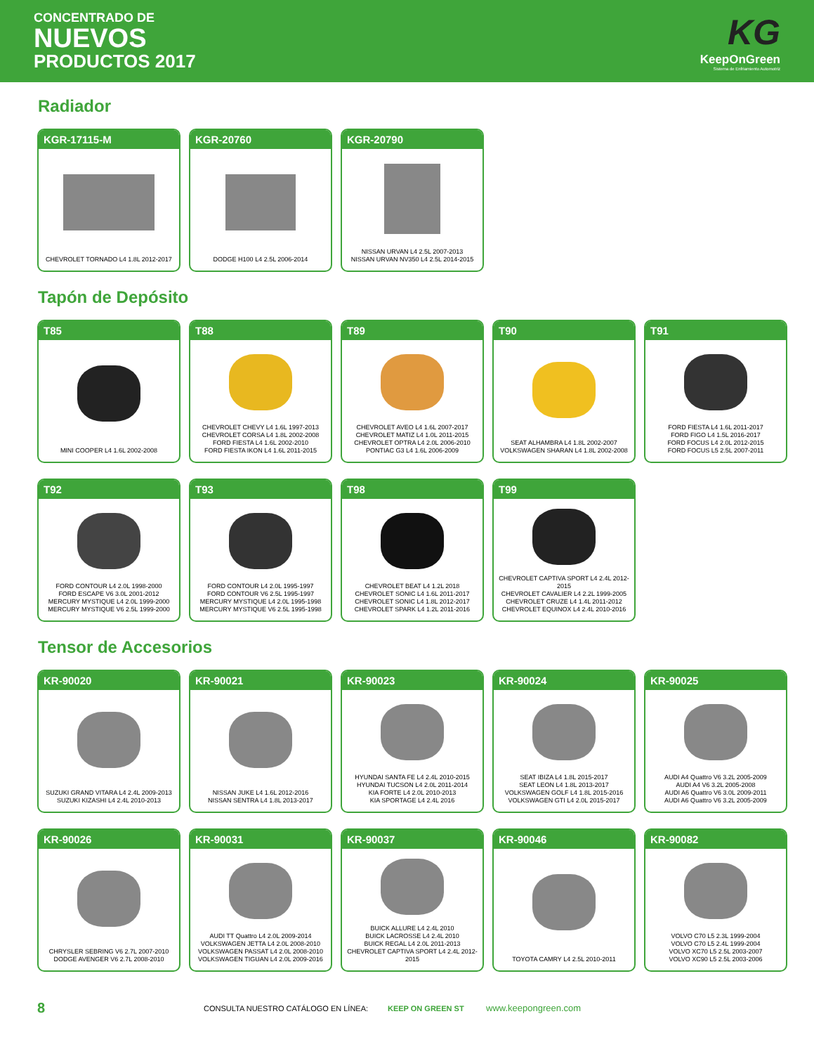CONCENTRADO DE
NUEVOS
PRODUCTOS 2017
KG
KeepOnGreen
Sistema de Enfriamiento Automotriz
Radiador
KGR-17115-M
CHEVROLET TORNADO L4 1.8L 2012-2017
KGR-20760
DODGE H100 L4 2.5L 2006-2014
KGR-20790
NISSAN URVAN L4 2.5L 2007-2013
NISSAN URVAN NV350 L4 2.5L 2014-2015
Tapón de Depósito
T85
MINI COOPER L4 1.6L 2002-2008
T88
CHEVROLET CHEVY L4 1.6L 1997-2013
CHEVROLET CORSA L4 1.8L 2002-2008
FORD FIESTA L4 1.6L 2002-2010
FORD FIESTA IKON L4 1.6L 2011-2015
T89
CHEVROLET AVEO L4 1.6L 2007-2017
CHEVROLET MATIZ L4 1.0L 2011-2015
CHEVROLET OPTRA L4 2.0L 2006-2010
PONTIAC G3 L4 1.6L 2006-2009
T90
SEAT ALHAMBRA L4 1.8L 2002-2007
VOLKSWAGEN SHARAN L4 1.8L 2002-2008
T91
FORD FIESTA L4 1.6L 2011-2017
FORD FIGO L4 1.5L 2016-2017
FORD FOCUS L4 2.0L 2012-2015
FORD FOCUS L5 2.5L 2007-2011
T92
FORD CONTOUR L4 2.0L 1998-2000
FORD ESCAPE V6 3.0L 2001-2012
MERCURY MYSTIQUE L4 2.0L 1999-2000
MERCURY MYSTIQUE V6 2.5L 1999-2000
T93
FORD CONTOUR L4 2.0L 1995-1997
FORD CONTOUR V6 2.5L 1995-1997
MERCURY MYSTIQUE L4 2.0L 1995-1998
MERCURY MYSTIQUE V6 2.5L 1995-1998
T98
CHEVROLET BEAT L4 1.2L 2018
CHEVROLET SONIC L4 1.6L 2011-2017
CHEVROLET SONIC L4 1.8L 2012-2017
CHEVROLET SPARK L4 1.2L 2011-2016
T99
CHEVROLET CAPTIVA SPORT L4 2.4L 2012-2015
CHEVROLET CAVALIER L4 2.2L 1999-2005
CHEVROLET CRUZE L4 1.4L 2011-2012
CHEVROLET EQUINOX L4 2.4L 2010-2016
Tensor de Accesorios
KR-90020
SUZUKI GRAND VITARA L4 2.4L 2009-2013
SUZUKI KIZASHI L4 2.4L 2010-2013
KR-90021
NISSAN JUKE L4 1.6L 2012-2016
NISSAN SENTRA L4 1.8L 2013-2017
KR-90023
HYUNDAI SANTA FE L4 2.4L 2010-2015
HYUNDAI TUCSON L4 2.0L 2011-2014
KIA FORTE L4 2.0L 2010-2013
KIA SPORTAGE L4 2.4L 2016
KR-90024
SEAT IBIZA L4 1.8L 2015-2017
SEAT LEON L4 1.8L 2013-2017
VOLKSWAGEN GOLF L4 1.8L 2015-2016
VOLKSWAGEN GTI L4 2.0L 2015-2017
KR-90025
AUDI A4 Quattro V6 3.2L 2005-2009
AUDI A4 V6 3.2L 2005-2008
AUDI A6 Quattro V6 3.0L 2009-2011
AUDI A6 Quattro V6 3.2L 2005-2009
KR-90026
CHRYSLER SEBRING V6 2.7L 2007-2010
DODGE AVENGER V6 2.7L 2008-2010
KR-90031
AUDI TT Quattro L4 2.0L 2009-2014
VOLKSWAGEN JETTA L4 2.0L 2008-2010
VOLKSWAGEN PASSAT L4 2.0L 2008-2010
VOLKSWAGEN TIGUAN L4 2.0L 2009-2016
KR-90037
BUICK ALLURE L4 2.4L 2010
BUICK LACROSSE L4 2.4L 2010
BUICK REGAL L4 2.0L 2011-2013
CHEVROLET CAPTIVA SPORT L4 2.4L 2012-2015
KR-90046
TOYOTA CAMRY L4 2.5L 2010-2011
KR-90082
VOLVO C70 L5 2.3L 1999-2004
VOLVO C70 L5 2.4L 1999-2004
VOLVO XC70 L5 2.5L 2003-2007
VOLVO XC90 L5 2.5L 2003-2006
8 CONSULTA NUESTRO CATÁLOGO EN LÍNEA: KEEP ON GREEN ST www.keepongreen.com